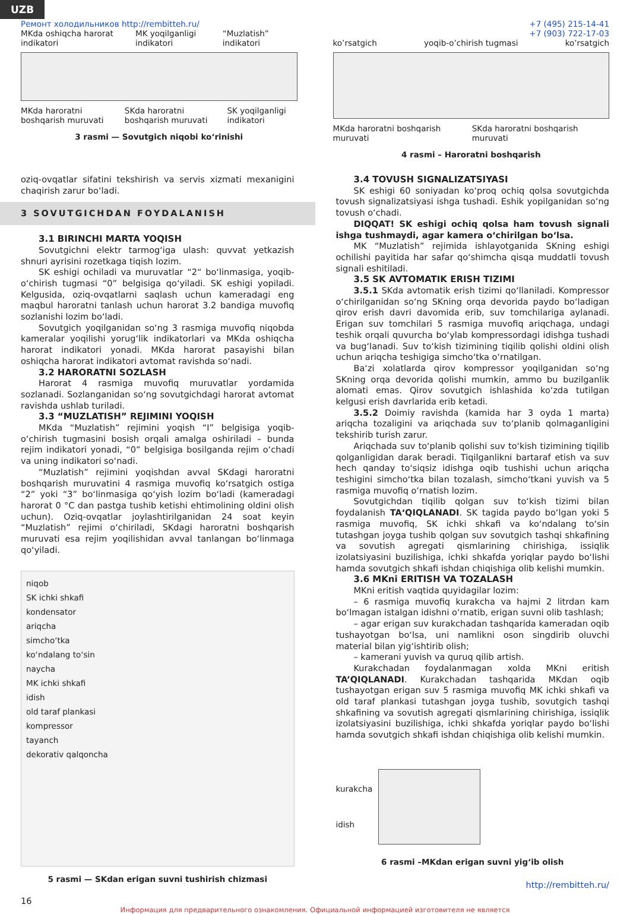UZB
Ремонт холодильников http://rembitteh.ru/
MKda oshiqcha harorat indikatori MK yoqilganligi indikatori “Muzlatish” indikatori
MKda haroratni boshqarish muruvati SKda haroratni boshqarish muruvati SK yoqilganligi indikatori
3 rasmi — Sovutgich niqobi ko‘rinishi
+7 (495) 215-14-41
+7 (903) 722-17-03
ko’rsatgich yoqib-o’chirish tugmasi ko’rsatgich
MKda haroratni boshqarish muruvati SKda haroratni boshqarish muruvati
4 rasmi – Haroratni boshqarish
oziq-ovqatlar sifatini tekshirish va servis xizmati mexanigini chaqirish zarur bo‘ladi.
3 SOVUTGICHDAN FOYDALANISH
3.1 BIRINCHI MARTA YOQISH
Sovutgichni elektr tarmog‘iga ulash: quvvat yetkazish shnuri ayrisini rozetkaga tiqish lozim.
SK eshigi ochiladi va muruvatlar “2“ bo‘linmasiga, yoqib-o‘chirish tugmasi “0” belgisiga qo‘yiladi. SK eshigi yopiladi. Kelgusida, oziq-ovqatlarni saqlash uchun kameradagi eng maqbul haroratni tanlash uchun harorat 3.2 bandiga muvofiq sozlanishi lozim bo‘ladi.
Sovutgich yoqilganidan so‘ng 3 rasmiga muvofiq niqobda kameralar yoqilishi yorug‘lik indikatorlari va MKda oshiqcha harorat indikatori yonadi. MKda harorat pasayishi bilan oshiqcha harorat indikatori avtomat ravishda so‘nadi.
3.2 HARORATNI SOZLASH
Harorat 4 rasmiga muvofiq muruvatlar yordamida sozlanadi. Sozlanganidan so‘ng sovutgichdagi harorat avtomat ravishda ushlab turiladi.
3.3 “MUZLATISH” REJIMINI YOQISH
MKda “Muzlatish” rejimini yoqish “I” belgisiga yoqib-o‘chirish tugmasini bosish orqali amalga oshiriladi – bunda rejim indikatori yonadi, “0” belgisiga bosilganda rejim o‘chadi va uning indikatori so‘nadi.
“Muzlatish” rejimini yoqishdan avval SKdagi haroratni boshqarish muruvatini 4 rasmiga muvofiq ko‘rsatgich ostiga “2” yoki “3” bo‘linmasiga qo‘yish lozim bo‘ladi (kameradagi harorat 0 °C dan pastga tushib ketishi ehtimolining oldini olish uchun). Oziq-ovqatlar joylashtirilganidan 24 soat keyin “Muzlatish” rejimi o‘chiriladi, SKdagi haroratni boshqarish muruvati esa rejim yoqilishidan avval tanlangan bo‘linmaga qo‘yiladi.
niqob
SK ichki shkafi
kondensator
ariqcha
simcho‘tka
ko‘ndalang to‘sin
naycha
MK ichki shkafi
idish
old taraf plankasi
kompressor
tayanch
dekorativ qalqoncha
5 rasmi — SKdan erigan suvni tushirish chizmasi
3.4 TOVUSH SIGNALIZATSIYASI
SK eshigi 60 soniyadan ko‘proq ochiq qolsa sovutgichda tovush signalizatsiyasi ishga tushadi. Eshik yopilganidan so‘ng tovush o‘chadi.
DIQQAT! SK eshigi ochiq qolsa ham tovush signali ishga tushmaydi, agar kamera o‘chirilgan bo‘lsa.
MK “Muzlatish” rejimida ishlayotganida SKning eshigi ochilishi payitida har safar qo‘shimcha qisqa muddatli tovush signali eshitiladi.
3.5 SK AVTOMATIK ERISH TIZIMI
3.5.1 SKda avtomatik erish tizimi qo‘llaniladi. Kompressor o‘chirilganidan so‘ng SKning orqa devorida paydo bo‘ladigan qirov erish davri davomida erib, suv tomchilariga aylanadi. Erigan suv tomchilari 5 rasmiga muvofiq ariqchaga, undagi teshik orqali quvurcha bo‘ylab kompressordagi idishga tushadi va bug‘lanadi. Suv to‘kish tizimining tiqilib qolishi oldini olish uchun ariqcha teshigiga simcho‘tka o‘rnatilgan.
Ba‘zi xolatlarda qirov kompressor yoqilganidan so‘ng SKning orqa devorida qolishi mumkin, ammo bu buzilganlik alomati emas. Qirov sovutgich ishlashida ko‘zda tutilgan kelgusi erish davrlarida erib ketadi.
3.5.2 Doimiy ravishda (kamida har 3 oyda 1 marta) ariqcha tozaligini va ariqchada suv to‘planib qolmaganligini tekshirib turish zarur.
Ariqchada suv to‘planib qolishi suv to‘kish tizimining tiqilib qolganligidan darak beradi. Tiqilganlikni bartaraf etish va suv hech qanday to‘siqsiz idishga oqib tushishi uchun ariqcha teshigini simcho‘tka bilan tozalash, simcho‘tkani yuvish va 5 rasmiga muvofiq o‘rnatish lozim.
Sovutgichdan tiqilib qolgan suv to‘kish tizimi bilan foydalanish TA‘QIQLANADI. SK tagida paydo bo‘lgan yoki 5 rasmiga muvofiq, SK ichki shkafi va ko‘ndalang to‘sin tutashgan joyga tushib qolgan suv sovutgich tashqi shkafining va sovutish agregati qismlarining chirishiga, issiqlik izolatsiyasini buzilishiga, ichki shkafda yoriqlar paydo bo‘lishi hamda sovutgich shkafi ishdan chiqishiga olib kelishi mumkin.
3.6 MKni ERITISH VA TOZALASH
MKni eritish vaqtida quyidagilar lozim:
– 6 rasmiga muvofiq kurakcha va hajmi 2 litrdan kam bo‘lmagan istalgan idishni o‘rnatib, erigan suvni olib tashlash;
– agar erigan suv kurakchadan tashqarida kameradan oqib tushayotgan bo‘lsa, uni namlikni oson singdirib oluvchi material bilan yig‘ishtirib olish;
– kamerani yuvish va quruq qilib artish.
Kurakchadan foydalanmagan xolda MKni eritish TA’QIQLANADI. Kurakchadan tashqarida MKdan oqib tushayotgan erigan suv 5 rasmiga muvofiq MK ichki shkafi va old taraf plankasi tutashgan joyga tushib, sovutgich tashqi shkafining va sovutish agregati qismlarining chirishiga, issiqlik izolatsiyasini buzilishiga, ichki shkafda yoriqlar paydo bo‘lishi hamda sovutgich shkafi ishdan chiqishiga olib kelishi mumkin.
kurakcha
idish
6 rasmi –MKdan erigan suvni yig‘ib olish
http://rembitteh.ru/
16
Информация для предварительного ознакомления. Официальной информацией изготовителя не является